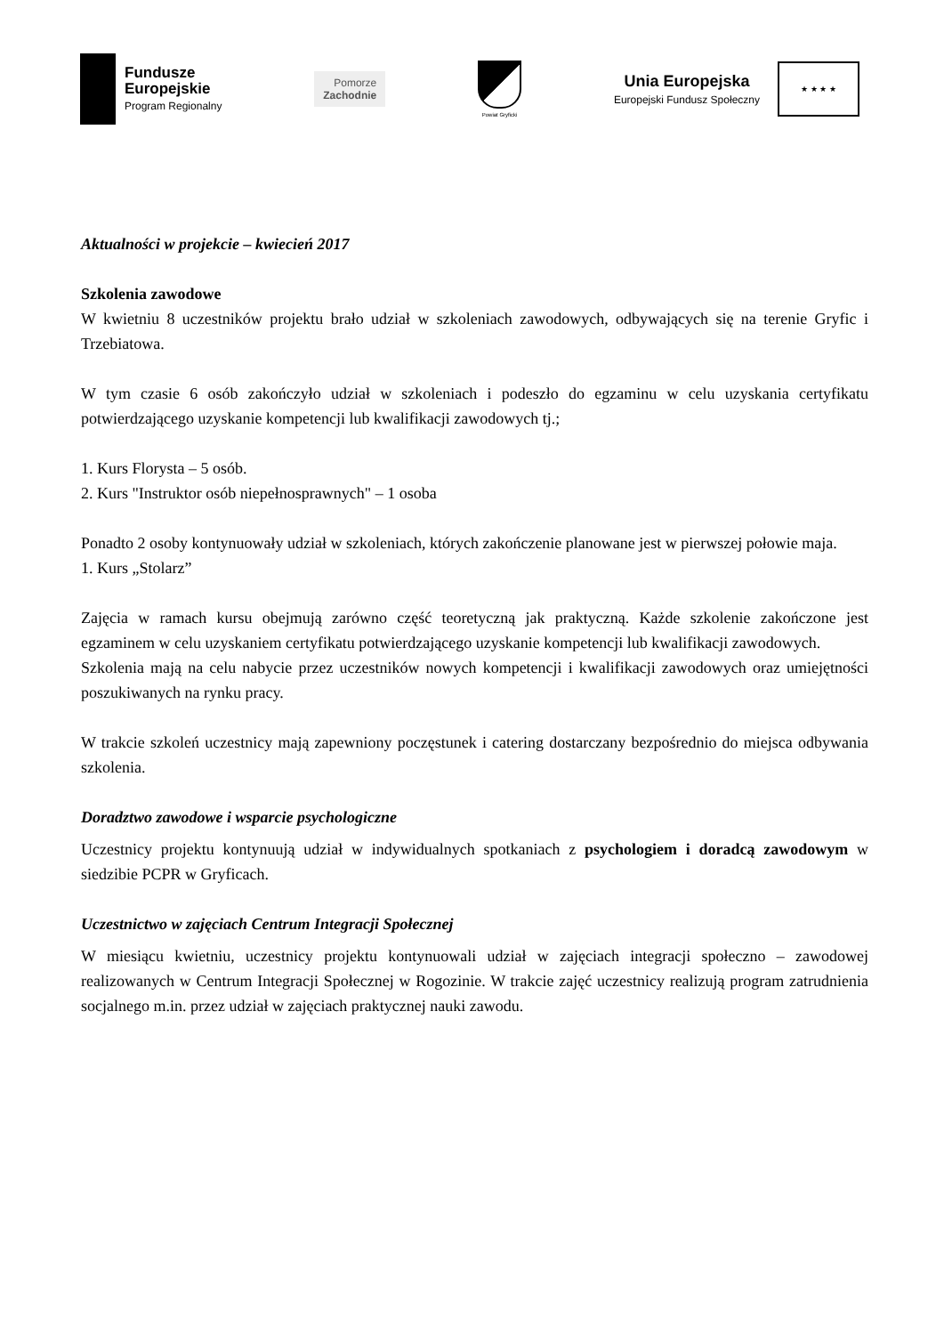Fundusze
Europejskie
Program Regionalny
Pomorze
Zachodnie
Powiat Gryficki
Unia Europejska
Europejski Fundusz Społeczny
★ ★ ★ ★
Aktualności w projekcie – kwiecień 2017
Szkolenia zawodowe
W kwietniu 8 uczestników projektu brało udział w szkoleniach zawodowych, odbywających się na terenie Gryfic i Trzebiatowa.
W tym czasie 6 osób zakończyło udział w szkoleniach i podeszło do egzaminu w celu uzyskania certyfikatu potwierdzającego uzyskanie kompetencji lub kwalifikacji zawodowych tj.;
1. Kurs Florysta – 5 osób.
2. Kurs "Instruktor osób niepełnosprawnych" – 1 osoba
Ponadto 2 osoby kontynuowały udział w szkoleniach, których zakończenie planowane jest w pierwszej połowie maja.
1. Kurs „Stolarz”
Zajęcia w ramach kursu obejmują zarówno część teoretyczną jak praktyczną. Każde szkolenie zakończone jest egzaminem w celu uzyskaniem certyfikatu potwierdzającego uzyskanie kompetencji lub kwalifikacji zawodowych.
Szkolenia mają na celu nabycie przez uczestników nowych kompetencji i kwalifikacji zawodowych oraz umiejętności poszukiwanych na rynku pracy.
W trakcie szkoleń uczestnicy mają zapewniony poczęstunek i catering dostarczany bezpośrednio do miejsca odbywania szkolenia.
Doradztwo zawodowe i wsparcie psychologiczne
Uczestnicy projektu kontynuują udział w indywidualnych spotkaniach z psychologiem i doradcą zawodowym w siedzibie PCPR w Gryficach.
Uczestnictwo w zajęciach Centrum Integracji Społecznej
W miesiącu kwietniu, uczestnicy projektu kontynuowali udział w zajęciach integracji społeczno – zawodowej realizowanych w Centrum Integracji Społecznej w Rogozinie. W trakcie zajęć uczestnicy realizują program zatrudnienia socjalnego m.in. przez udział w zajęciach praktycznej nauki zawodu.